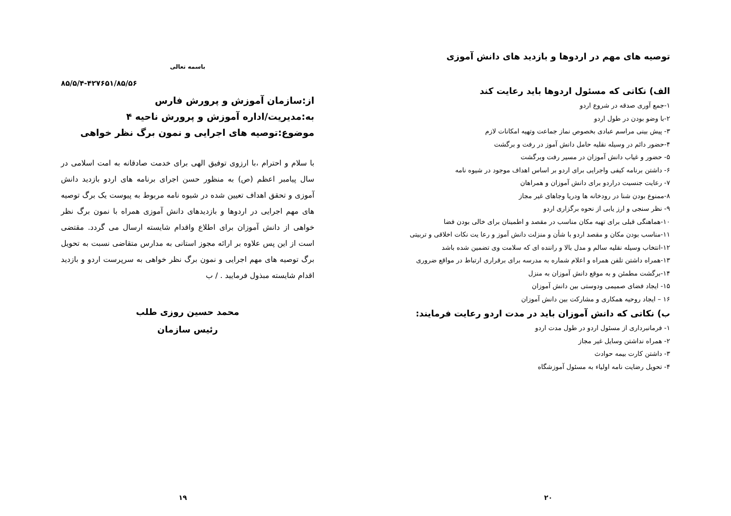توصیه های مهم در اردوها و بازدید های دانش آموزی
الف) نکاتی که مسئول اردوها باید رعایت کند
۱-جمع آوری صدقه در شروع اردو
۲-با وضو بودن در طول اردو
۳- پیش بینی مراسم عبادی بخصوص نماز جماعت وتهیه امکانات لازم
۴-حضور دائم در وسیله نقلیه حامل دانش آموز در رفت و برگشت
۵- حضور و غیاب دانش آموزان در مسیر رفت وبرگشت
۶- داشتن برنامه کیفی واجرایی برای اردو بر اساس اهداف موجود در شیوه نامه
۷- رعایت جنسیت دراردو برای دانش آموزان و همراهان
۸-ممنوع بودن شنا در رودخانه ها ودریا وجاهای غیر مجاز
۹- نظر سنجی و ارز یابی از نحوه برگزاری اردو
۱۰-هماهنگی قبلی برای تهیه مکان مناسب در مقصد و اطمینان برای خالی بودن فضا
۱۱-مناسب بودن مکان و مقصد اردو با شأن و منزلت دانش آموز و رعا یت نکات اخلاقی و تربیتی
۱۲-انتخاب وسیله نقلیه سالم و مدل بالا و راننده ای که سلامت وی تضمین شده باشد
۱۳-همراه داشتن تلفن همراه و اعلام شماره به مدرسه برای برقراری ارتباط در مواقع ضروری
۱۴-برگشت مطمئن و به موقع دانش آموزان به منزل
۱۵- ایجاد فضای صمیمی ودوستی بین دانش آموزان
۱۶ – ایجاد روحیه همکاری و مشارکت بین دانش آموزان
ب) نکاتی که دانش آموزان باید در مدت اردو رعایت فرمایند:
۱- فرمانبرداری از مسئول اردو در طول مدت اردو
۲- همراه نداشتن وسایل غیر مجاز
۳- داشتن کارت بیمه حوادث
۴- تحویل رضایت نامه اولیاء به مسئول آموزشگاه
۲۰
باسمه تعالی
۸۵/۵/۴-۴۲۷۶۵۱/۸۵/۵۶
از:سازمان آموزش و پرورش فارس
به:مدیریت/اداره آموزش و پرورش ناحیه ۴
موضوع:توصیه های اجرایی و نمون برگ نظر خواهی
با سلام و احترام ،با ارزوی توفیق الهی برای خدمت صادقانه به امت اسلامی در سال پیامبر اعظم (ص) به منظور حسن اجرای برنامه های اردو بازدید دانش آموزی و تحقق اهداف تعیین شده در شیوه نامه مربوط به پیوست یک برگ توصیه های مهم اجرایی در اردوها و بازدیدهای دانش آموزی همراه با نمون برگ نظر خواهی از دانش آموزان برای اطلاع واقدام شایسته ارسال می گردد. مقتضی است از این پس علاوه بر ارائه مجوز استانی به مدارس متقاضی نسبت به تحویل برگ توصیه های مهم اجرایی و نمون برگ نظر خواهی به سرپرست اردو و بازدید اقدام شایسته مبذول فرمایید . / ب
محمد حسین روزی طلب
رئیس سازمان
۱۹